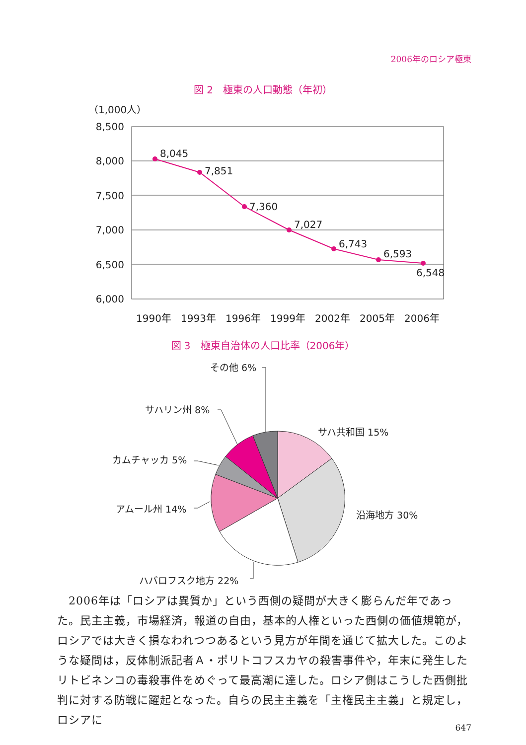2006年のロシア極東
図 2　極東の人口動態（年初）
（1,000人）
8,500
8,000
7,500
7,000
6,500
6,000
8,045
7,851
7,360
7,027
6,743
6,593
6,548
1990年
1993年
1996年
1999年
2002年
2005年
2006年
図 3　極東自治体の人口比率（2006年）
その他 6%
サハリン州 8%
サハ共和国 15%
カムチャッカ 5%
アムール州 14%
沿海地方 30%
ハバロフスク地方 22%
　2006年は「ロシアは異質か」という西側の疑問が大きく膨らんだ年であった。民主主義，市場経済，報道の自由，基本的人権といった西側の価値規範が，ロシアでは大きく損なわれつつあるという見方が年間を通じて拡大した。このような疑問は，反体制派記者Ａ・ポリトコフスカヤの殺害事件や，年末に発生したリトビネンコの毒殺事件をめぐって最高潮に達した。ロシア側はこうした西側批判に対する防戦に躍起となった。自らの民主主義を「主権民主主義」と規定し，ロシアに
647